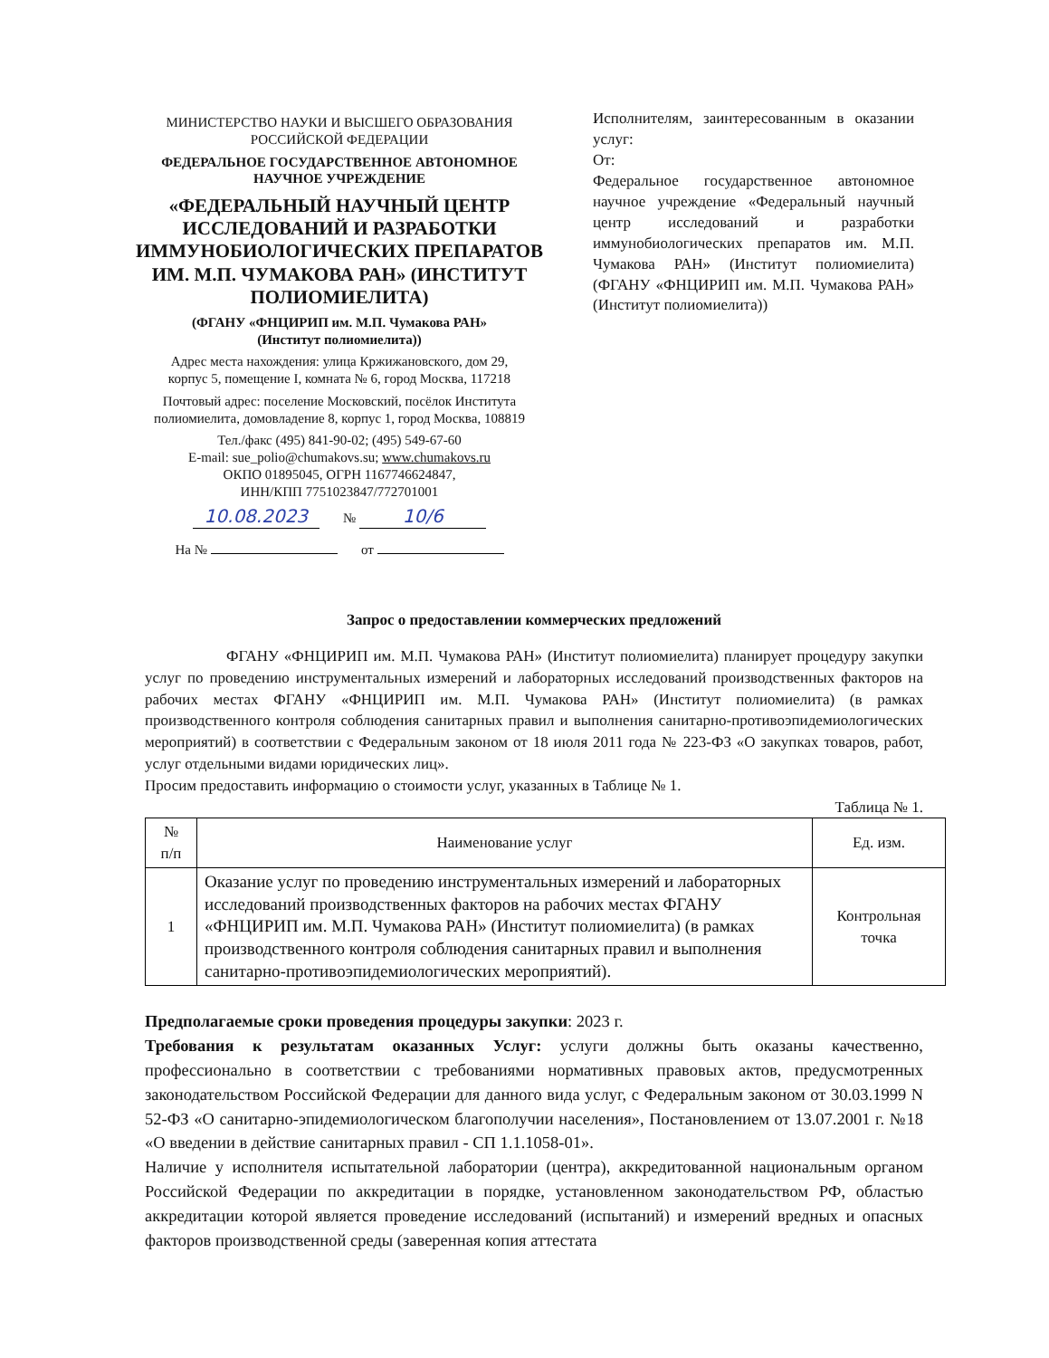МИНИСТЕРСТВО НАУКИ И ВЫСШЕГО ОБРАЗОВАНИЯ
РОССИЙСКОЙ ФЕДЕРАЦИИ
ФЕДЕРАЛЬНОЕ ГОСУДАРСТВЕННОЕ АВТОНОМНОЕ
НАУЧНОЕ УЧРЕЖДЕНИЕ
«ФЕДЕРАЛЬНЫЙ НАУЧНЫЙ ЦЕНТР ИССЛЕДОВАНИЙ И РАЗРАБОТКИ ИММУНОБИОЛОГИЧЕСКИХ ПРЕПАРАТОВ ИМ. М.П. ЧУМАКОВА РАН» (ИНСТИТУТ ПОЛИОМИЕЛИТА)
(ФГАНУ «ФНЦИРИП им. М.П. Чумакова РАН»
(Институт полиомиелита))
Адрес места нахождения: улица Кржижановского, дом 29,
корпус 5, помещение I, комната № 6, город Москва, 117218
Почтовый адрес: поселение Московский, посёлок Института
полиомиелита, домовладение 8, корпус 1, город Москва, 108819
Тел./факс (495) 841-90-02; (495) 549-67-60
E-mail: sue_polio@chumakovs.su; www.chumakovs.ru
ОКПО 01895045, ОГРН 1167746624847,
ИНН/КПП 7751023847/772701001
10.08.2023 № 10/6
На № от
Исполнителям, заинтересованным в оказании услуг:
От:
Федеральное государственное автономное научное учреждение «Федеральный научный центр исследований и разработки иммунобиологических препаратов им. М.П. Чумакова РАН» (Институт полиомиелита) (ФГАНУ «ФНЦИРИП им. М.П. Чумакова РАН» (Институт полиомиелита))
Запрос о предоставлении коммерческих предложений
ФГАНУ «ФНЦИРИП им. М.П. Чумакова РАН» (Институт полиомиелита) планирует процедуру закупки услуг по проведению инструментальных измерений и лабораторных исследований производственных факторов на рабочих местах ФГАНУ «ФНЦИРИП им. М.П. Чумакова РАН» (Институт полиомиелита) (в рамках производственного контроля соблюдения санитарных правил и выполнения санитарно-противоэпидемиологических мероприятий) в соответствии с Федеральным законом от 18 июля 2011 года № 223-ФЗ «О закупках товаров, работ, услуг отдельными видами юридических лиц».
Просим предоставить информацию о стоимости услуг, указанных в Таблице № 1.
Таблица № 1.
| № п/п | Наименование услуг | Ед. изм. |
| --- | --- | --- |
| 1 | Оказание услуг по проведению инструментальных измерений и лабораторных исследований производственных факторов на рабочих местах ФГАНУ «ФНЦИРИП им. М.П. Чумакова РАН» (Институт полиомиелита) (в рамках производственного контроля соблюдения санитарных правил и выполнения санитарно-противоэпидемиологических мероприятий). | Контрольная точка |
Предполагаемые сроки проведения процедуры закупки: 2023 г.
Требования к результатам оказанных Услуг: услуги должны быть оказаны качественно, профессионально в соответствии с требованиями нормативных правовых актов, предусмотренных законодательством Российской Федерации для данного вида услуг, с Федеральным законом от 30.03.1999 N 52-ФЗ «О санитарно-эпидемиологическом благополучии населения», Постановлением от 13.07.2001 г. №18 «О введении в действие санитарных правил - СП 1.1.1058-01».
Наличие у исполнителя испытательной лаборатории (центра), аккредитованной национальным органом Российской Федерации по аккредитации в порядке, установленном законодательством РФ, областью аккредитации которой является проведение исследований (испытаний) и измерений вредных и опасных факторов производственной среды (заверенная копия аттестата